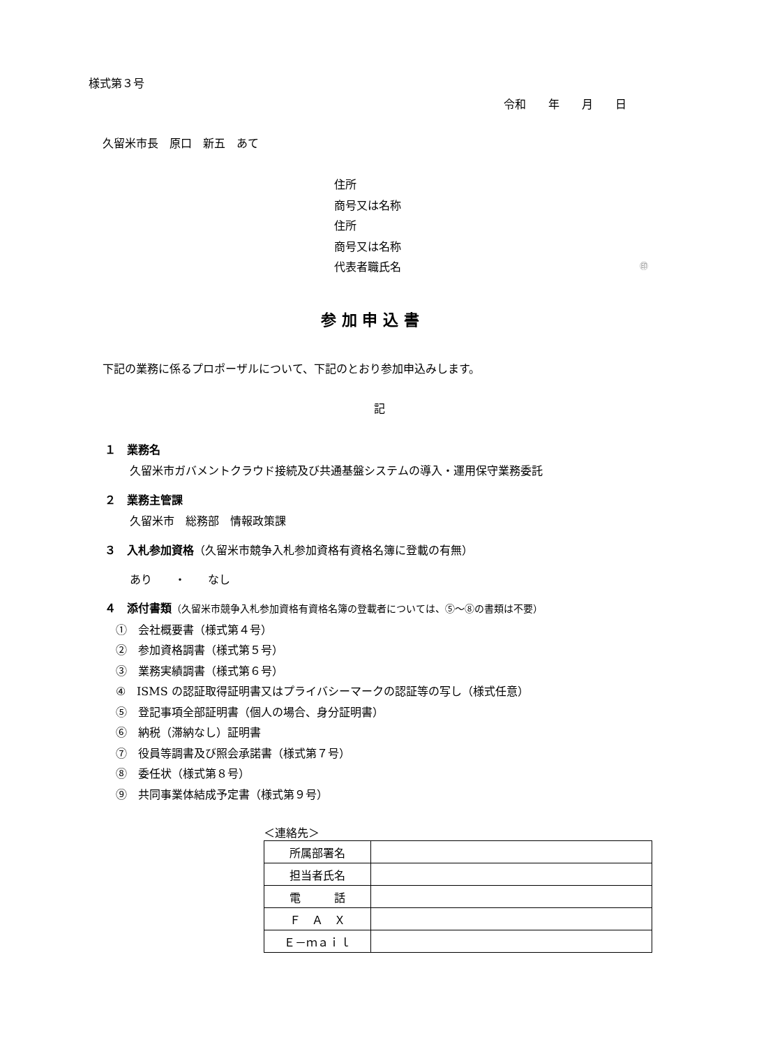様式第３号
令和　　年　　月　　日
久留米市長　原口　新五　あて
住所
商号又は名称
住所
商号又は名称
代表者職氏名 ㊞
参 加 申 込 書
下記の業務に係るプロポーザルについて、下記のとおり参加申込みします。
記
１　業務名
久留米市ガバメントクラウド接続及び共通基盤システムの導入・運用保守業務委託
２　業務主管課
久留米市　総務部　情報政策課
３　入札参加資格（久留米市競争入札参加資格有資格名簿に登載の有無）
あり　　・　　なし
４　添付書類（久留米市競争入札参加資格有資格名簿の登載者については、⑤～⑧の書類は不要）
①　会社概要書（様式第４号）
②　参加資格調書（様式第５号）
③　業務実績調書（様式第６号）
④　ISMS の認証取得証明書又はプライバシーマークの認証等の写し（様式任意）
⑤　登記事項全部証明書（個人の場合、身分証明書）
⑥　納税（滞納なし）証明書
⑦　役員等調書及び照会承諾書（様式第７号）
⑧　委任状（様式第８号）
⑨　共同事業体結成予定書（様式第９号）
＜連絡先＞
| 所属部署名 | |
| 担当者氏名 | |
| 電 話 | |
| Ｆ Ａ Ｘ | |
| Ｅ－ｍａｉｌ | |